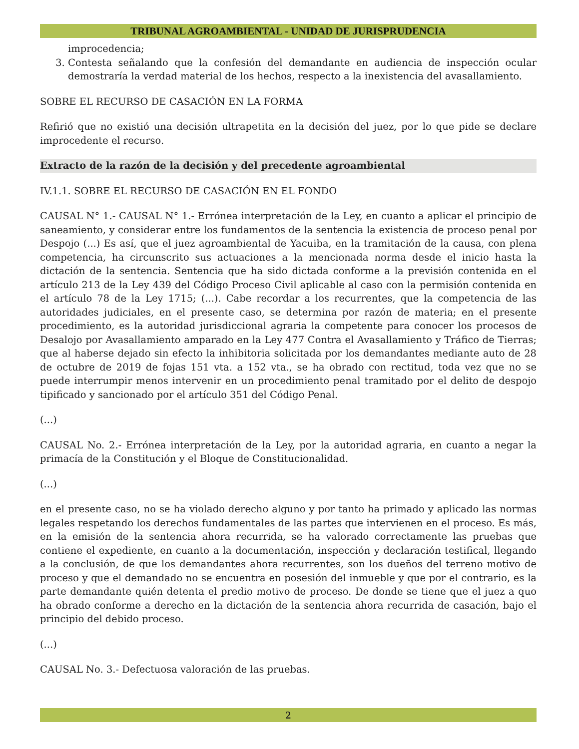TRIBUNAL AGROAMBIENTAL - UNIDAD DE JURISPRUDENCIA
improcedencia;
3. Contesta señalando que la confesión del demandante en audiencia de inspección ocular demostraría la verdad material de los hechos, respecto a la inexistencia del avasallamiento.
SOBRE EL RECURSO DE CASACIÓN EN LA FORMA
Refirió que no existió una decisión ultrapetita en la decisión del juez, por lo que pide se declare improcedente el recurso.
Extracto de la razón de la decisión y del precedente agroambiental
IV.1.1. SOBRE EL RECURSO DE CASACIÓN EN EL FONDO
CAUSAL N° 1.- CAUSAL N° 1.- Errónea interpretación de la Ley, en cuanto a aplicar el principio de saneamiento, y considerar entre los fundamentos de la sentencia la existencia de proceso penal por Despojo (...) Es así, que el juez agroambiental de Yacuiba, en la tramitación de la causa, con plena competencia, ha circunscrito sus actuaciones a la mencionada norma desde el inicio hasta la dictación de la sentencia. Sentencia que ha sido dictada conforme a la previsión contenida en el artículo 213 de la Ley 439 del Código Proceso Civil aplicable al caso con la permisión contenida en el artículo 78 de la Ley 1715; (...). Cabe recordar a los recurrentes, que la competencia de las autoridades judiciales, en el presente caso, se determina por razón de materia; en el presente procedimiento, es la autoridad jurisdiccional agraria la competente para conocer los procesos de Desalojo por Avasallamiento amparado en la Ley 477 Contra el Avasallamiento y Tráfico de Tierras; que al haberse dejado sin efecto la inhibitoria solicitada por los demandantes mediante auto de 28 de octubre de 2019 de fojas 151 vta. a 152 vta., se ha obrado con rectitud, toda vez que no se puede interrumpir menos intervenir en un procedimiento penal tramitado por el delito de despojo tipificado y sancionado por el artículo 351 del Código Penal.
(...)
CAUSAL No. 2.- Errónea interpretación de la Ley, por la autoridad agraria, en cuanto a negar la primacía de la Constitución y el Bloque de Constitucionalidad.
(...)
en el presente caso, no se ha violado derecho alguno y por tanto ha primado y aplicado las normas legales respetando los derechos fundamentales de las partes que intervienen en el proceso. Es más, en la emisión de la sentencia ahora recurrida, se ha valorado correctamente las pruebas que contiene el expediente, en cuanto a la documentación, inspección y declaración testifical, llegando a la conclusión, de que los demandantes ahora recurrentes, son los dueños del terreno motivo de proceso y que el demandado no se encuentra en posesión del inmueble y que por el contrario, es la parte demandante quién detenta el predio motivo de proceso. De donde se tiene que el juez a quo ha obrado conforme a derecho en la dictación de la sentencia ahora recurrida de casación, bajo el principio del debido proceso.
(...)
CAUSAL No. 3.- Defectuosa valoración de las pruebas.
2